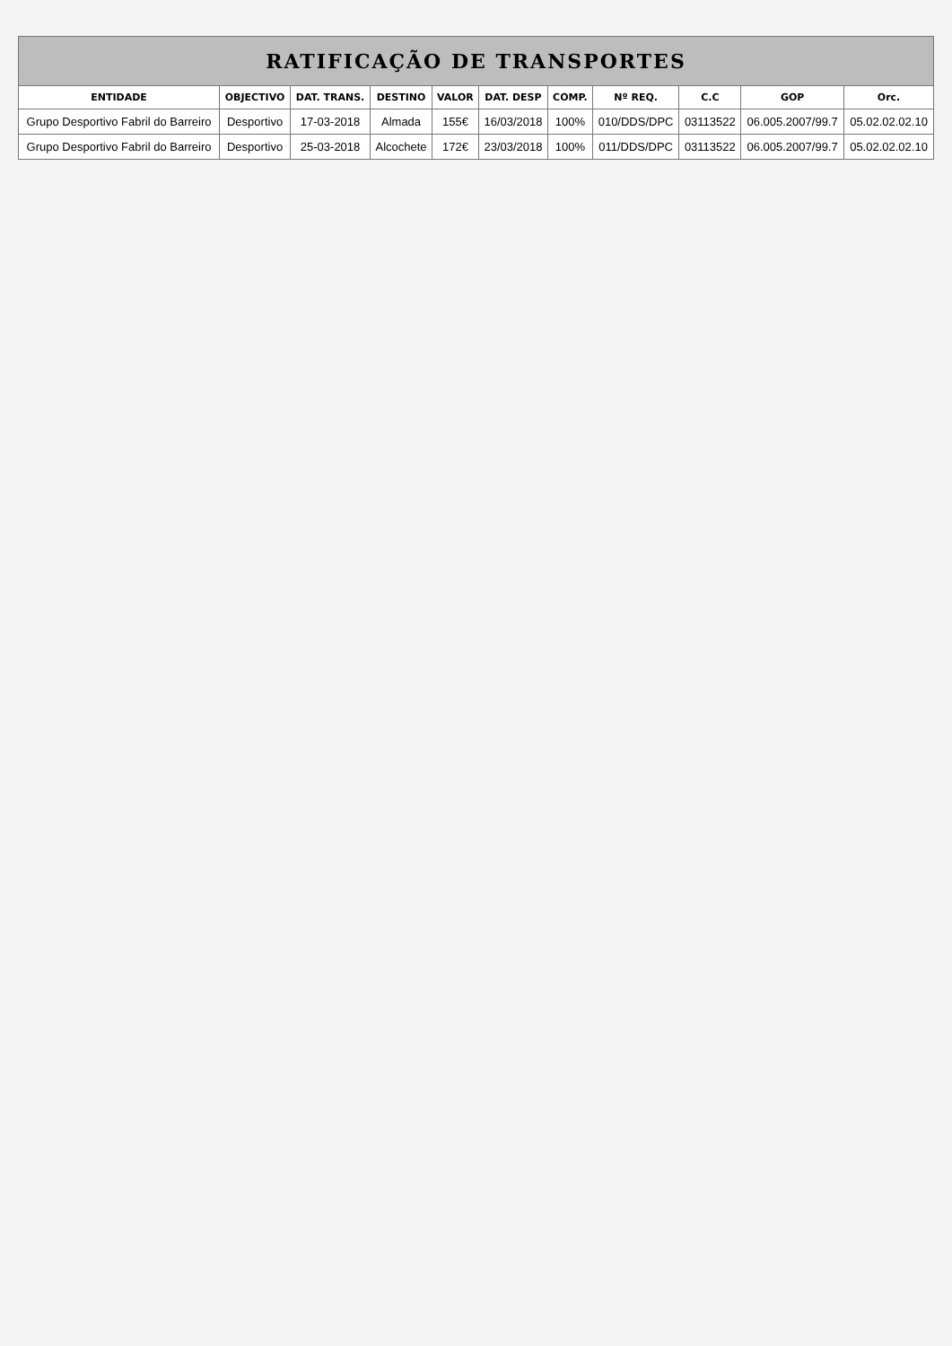| RATIFICAÇÃO DE TRANSPORTES | | | | | | | | | | |
| --- | --- | --- | --- | --- | --- | --- | --- | --- | --- | --- |
| ENTIDADE | OBJECTIVO | DAT. TRANS. | DESTINO | VALOR | DAT. DESP | COMP. | Nº REQ. | C.C | GOP | Orc. |
| Grupo Desportivo Fabril do Barreiro | Desportivo | 17-03-2018 | Almada | 155€ | 16/03/2018 | 100% | 010/DDS/DPC | 03113522 | 06.005.2007/99.7 | 05.02.02.02.10 |
| Grupo Desportivo Fabril do Barreiro | Desportivo | 25-03-2018 | Alcochete | 172€ | 23/03/2018 | 100% | 011/DDS/DPC | 03113522 | 06.005.2007/99.7 | 05.02.02.02.10 |